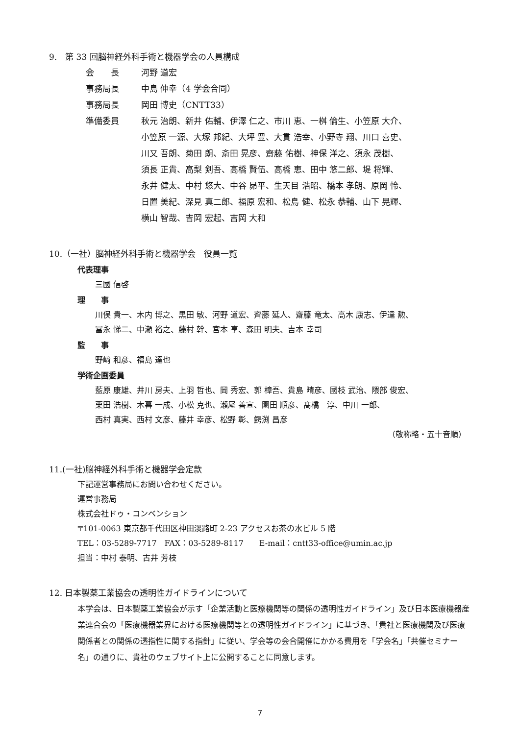9.　第 33 回脳神経外科手術と機器学会の人員構成
会　　長 河野 道宏
事務局長 中島 伸幸（4 学会合同）
事務局長 岡田 博史（CNTT33）
準備委員 秋元 治朗、新井 佑輔、伊澤 仁之、市川 恵、一桝 倫生、小笠原 大介、
小笠原 一源、大塚 邦紀、大坪 豊、大貫 浩幸、小野寺 翔、川口 喜史、
川又 吾朗、菊田 朗、斎田 晃彦、齋藤 佑樹、神保 洋之、須永 茂樹、
須長 正貴、高梨 剣吾、高橋 賢伍、高橋 恵、田中 悠二郎、堤 将輝、
永井 健太、中村 悠大、中谷 昴平、生天目 浩昭、橋本 孝朗、原岡 怜、
日置 美紀、深見 真二郎、福原 宏和、松島 健、松永 恭輔、山下 晃輝、
横山 智哉、吉岡 宏起、吉岡 大和
10.（一社）脳神経外科手術と機器学会　役員一覧
代表理事
三國 信啓
理　　事
川俣 貴一、木内 博之、黒田 敏、河野 道宏、齊藤 延人、齋藤 竜太、高木 康志、伊達 勲、
冨永 悌二、中瀬 裕之、藤村 幹、宮本 享、森田 明夫、吉本 幸司
監　　事
野﨑 和彦、福島 達也
学術企画委員
藍原 康雄、井川 房夫、上羽 哲也、岡 秀宏、郭 樟吾、貴島 晴彦、國枝 武治、隈部 俊宏、
栗田 浩樹、木暮 一成、小松 克也、瀬尾 善宣、園田 順彦、髙橋　淳、中川 一郎、
西村 真実、西村 文彦、藤井 幸彦、松野 彰、鰐渕 昌彦
（敬称略・五十音順）
11.(一社)脳神経外科手術と機器学会定款
下記運営事務局にお問い合わせください。
運営事務局
株式会社ドゥ・コンベンション
〒101-0063 東京都千代田区神田淡路町 2-23 アクセスお茶の水ビル 5 階
TEL：03-5289-7717　FAX：03-5289-8117　　E-mail：cntt33-office@umin.ac.jp
担当：中村 泰明、古井 芳枝
12. 日本製薬工業協会の透明性ガイドラインについて
本学会は、日本製薬工業協会が示す「企業活動と医療機関等の関係の透明性ガイドライン」及び日本医療機器産業連合会の「医療機器業界における医療機関等との透明性ガイドライン」に基づき、「貴社と医療機関及び医療関係者との関係の透指性に関する指針」に従い、学会等の会合開催にかかる費用を「学会名」「共催セミナー名」の通りに、貴社のウェブサイト上に公開することに同意します。
7